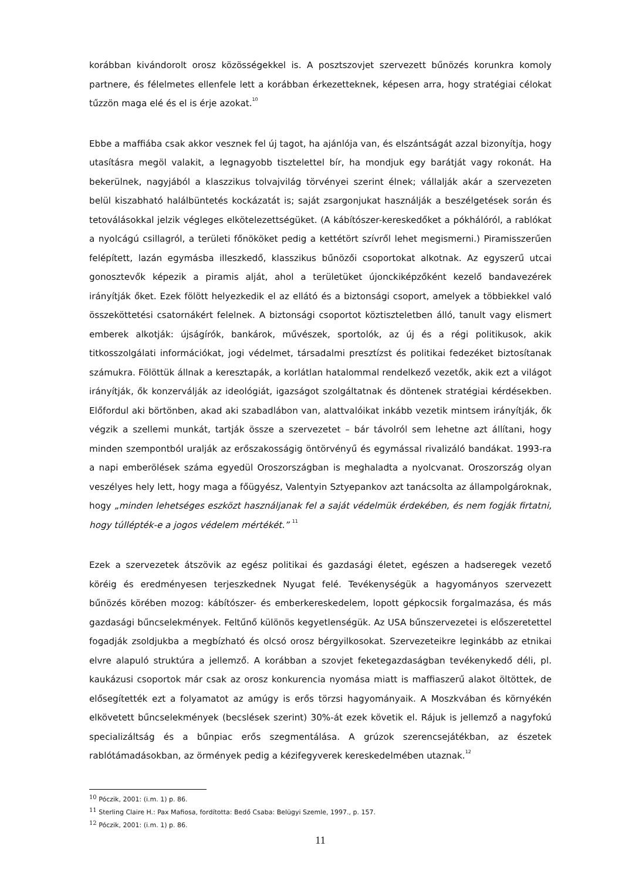korábban kivándorolt orosz közösségekkel is. A posztszovjet szervezett bűnözés korunkra komoly partnere, és félelmetes ellenfele lett a korábban érkezetteknek, képesen arra, hogy stratégiai célokat tűzzön maga elé és el is érje azokat.<sup>10</sup>
Ebbe a maffiába csak akkor vesznek fel új tagot, ha ajánlója van, és elszántságát azzal bizonyítja, hogy utasításra megöl valakit, a legnagyobb tisztelettel bír, ha mondjuk egy barátját vagy rokonát. Ha bekerülnek, nagyjából a klaszzikus tolvajvilág törvényei szerint élnek; vállalják akár a szervezeten belül kiszabható halálbüntetés kockázatát is; saját zsargonjukat használják a beszélgetések során és tetoválásokkal jelzik végleges elkötelezettségüket. (A kábítószer-kereskedőket a pókhálóról, a rablókat a nyolcágú csillagról, a területi főnököket pedig a kettétört szívről lehet megismerni.) Piramisszerűen felépített, lazán egymásba illeszkedő, klasszikus bűnözői csoportokat alkotnak. Az egyszerű utcai gonosztevők képezik a piramis alját, ahol a területüket újonckiképzőként kezelő bandavezérek irányítják őket. Ezek fölött helyezkedik el az ellátó és a biztonsági csoport, amelyek a többiekkel való összeköttetési csatornákért felelnek. A biztonsági csoportot köztiszteletben álló, tanult vagy elismert emberek alkotják: újságírók, bankárok, művészek, sportolók, az új és a régi politikusok, akik titkosszolgálati információkat, jogi védelmet, társadalmi presztízst és politikai fedezéket biztosítanak számukra. Fölöttük állnak a keresztapák, a korlátlan hatalommal rendelkező vezetők, akik ezt a világot irányítják, ők konzerválják az ideológiát, igazságot szolgáltatnak és döntenek stratégiai kérdésekben. Előfordul aki börtönben, akad aki szabadlábon van, alattvalóikat inkább vezetik mintsem irányítják, ők végzik a szellemi munkát, tartják össze a szervezetet – bár távolról sem lehetne azt állítani, hogy minden szempontból uralják az erőszakosságig öntörvényű és egymással rivalizáló bandákat. 1993-ra a napi emberölések száma egyedül Oroszországban is meghaladta a nyolcvanat. Oroszország olyan veszélyes hely lett, hogy maga a főügyész, Valentyin Sztyepankov azt tanácsolta az állampolgároknak, hogy „minden lehetséges eszközt használjanak fel a saját védelmük érdekében, és nem fogják firtatni, hogy túllépték-e a jogos védelem mértékét.” <sup>11</sup>
Ezek a szervezetek átszövik az egész politikai és gazdasági életet, egészen a hadseregek vezető köréig és eredményesen terjeszkednek Nyugat felé. Tevékenységük a hagyományos szervezett bűnözés körében mozog: kábítószer- és emberkereskedelem, lopott gépkocsik forgalmazása, és más gazdasági bűncselekmények. Feltűnő különös kegyetlenségük. Az USA bűnszervezetei is előszeretettel fogadják zsoldjukba a megbízható és olcsó orosz bérgyilkosokat. Szervezeteikre leginkább az etnikai elvre alapuló struktúra a jellemző. A korábban a szovjet feketegazdaságban tevékenykedő déli, pl. kaukázusi csoportok már csak az orosz konkurencia nyomása miatt is maffiaszerű alakot öltöttek, de elősegítették ezt a folyamatot az amúgy is erős törzsi hagyományaik. A Moszkvában és környékén elkövetett bűncselekmények (becslések szerint) 30%-át ezek követik el. Rájuk is jellemző a nagyfokú specializáltság és a bűnpiac erős szegmentálása. A grúzok szerencsejátékban, az észetek rablótámadásokban, az örmények pedig a kézifegyverek kereskedelmében utaznak.<sup>12</sup>
<sup>10</sup> Póczik, 2001: (i.m. 1) p. 86.
<sup>11</sup> Sterling Claire H.: Pax Mafiosa, fordította: Bedő Csaba: Belügyi Szemle, 1997., p. 157.
<sup>12</sup> Póczik, 2001: (i.m. 1) p. 86.
11